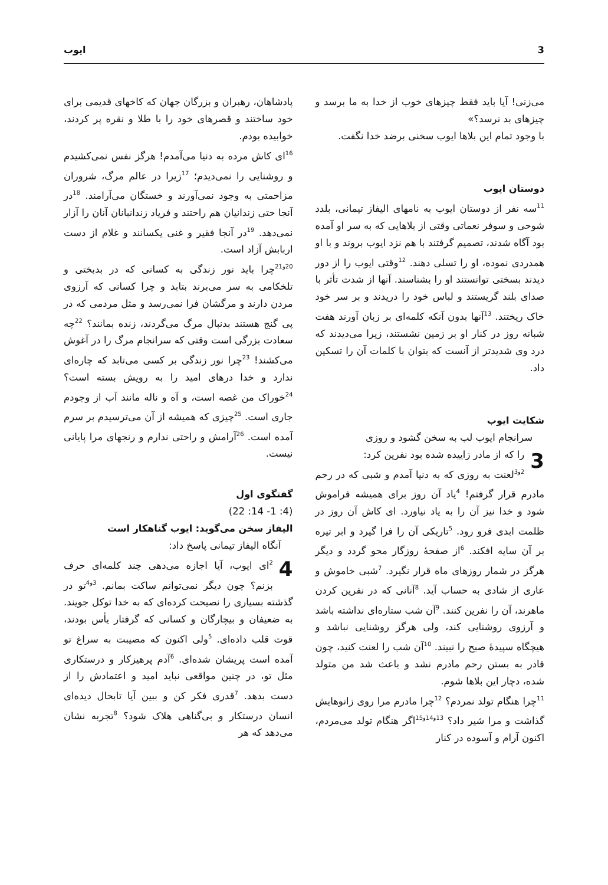3 ایوب
می‌زنی! آیا باید فقط چیزهای خوب از خدا به ما برسد و چیزهای بد نرسد؟»
با وجود تمام این بلاها ایوب سخنی برضد خدا نگفت.
دوستان ایوب
<sup>11</sup> سه نفر از دوستان ایوب به نامهای الیفاز تیمانی، بلدد شوحی و سوفر نعماتی وقتی از بلاهایی که به سر او آمده بود آگاه شدند، تصمیم گرفتند با هم نزد ایوب بروند و با او همدردی نموده، او را تسلی دهند. <sup>12</sup>وقتی ایوب را از دور دیدند بسختی توانستند او را بشناسند. آنها از شدت تأثر با صدای بلند گریستند و لباس خود را دریدند و بر سر خود خاک ریختند. <sup>13</sup>آنها بدون آنکه کلمه‌ای بر زبان آورند هفت شبانه روز در کنار او بر زمین نشستند، زیرا می‌دیدند که درد وی شدیدتر از آنست که بتوان با کلمات آن را تسکین داد.
شکایت ایوب
سرانجام ایوب لب به سخن گشود و روزی
3 را که از مادر زاییده شده بود نفرین کرد:
<sup>2و3</sup>لعنت به روزی که به دنیا آمدم و شبی که در رحم مادرم قرار گرفتم! <sup>4</sup>یاد آن روز برای همیشه فراموش شود و خدا نیز آن را به یاد نیاورد. ای کاش آن روز در ظلمت ابدی فرو رود. <sup>5</sup>تاریکی آن را فرا گیرد و ابر تیره بر آن سایه افکند. <sup>6</sup>از صفحهٔ روزگار محو گردد و دیگر هرگز در شمار روزهای ماه قرار نگیرد. <sup>7</sup>شبی خاموش و عاری از شادی به حساب آید. <sup>8</sup>آنانی که در نفرین کردن ماهرند، آن را نفرین کنند. <sup>9</sup>آن شب ستاره‌ای نداشته باشد و آرزوی روشنایی کند، ولی هرگز روشنایی نباشد و هیچگاه سپیدهٔ صبح را نبیند. <sup>10</sup>آن شب را لعنت کنید، چون قادر به بستن رحم مادرم نشد و باعث شد من متولد شده، دچار این بلاها شوم.
<sup>11</sup> چرا هنگام تولد نمردم؟ <sup>12</sup>چرا مادرم مرا روی زانوهایش گذاشت و مرا شیر داد؟ <sup>13و14و15</sup>اگر هنگام تولد می‌مردم، اکنون آرام و آسوده در کنار
پادشاهان، رهبران و بزرگان جهان که کاخهای قدیمی برای خود ساختند و قصرهای خود را با طلا و نقره پر کردند، خوابیده بودم.
<sup>16</sup> ای کاش مرده به دنیا می‌آمدم! هرگز نفس نمی‌کشیدم و روشنایی را نمی‌دیدم؛ <sup>17</sup>زیرا در عالم مرگ، شروران مزاحمتی به وجود نمی‌آورند و خستگان می‌آرامند. <sup>18</sup>در آنجا حتی زندانیان هم راحتند و فریاد زندانبانان آنان را آزار نمی‌دهد. <sup>19</sup>در آنجا فقیر و غنی یکسانند و غلام از دست اربابش آزاد است.
<sup>20و21</sup>چرا باید نور زندگی به کسانی که در بدبختی و تلخکامی به سر می‌برند بتابد و چرا کسانی که آرزوی مردن دارند و مرگشان فرا نمی‌رسد و مثل مردمی که در پی گنج هستند بدنبال مرگ می‌گردند، زنده بمانند؟ <sup>22</sup>چه سعادت بزرگی است وقتی که سرانجام مرگ را در آغوش می‌کشند! <sup>23</sup>چرا نور زندگی بر کسی می‌تابد که چاره‌ای ندارد و خدا درهای امید را به رویش بسته است؟ <sup>24</sup>خوراک من غصه است، و آه و ناله مانند آب از وجودم جاری است. <sup>25</sup>چیزی که همیشه از آن می‌ترسیدم بر سرم آمده است. <sup>26</sup>آرامش و راحتی ندارم و رنجهای مرا پایانی نیست.
گفتگوی اول
(4: 1- 14: 22)
الیفاز سخن می‌گوید: ایوب گناهکار است
آنگاه الیفاز تیمانی پاسخ داد:
4<sup>2</sup>ای ایوب، آیا اجازه می‌دهی چند کلمه‌ای حرف بزنم؟ چون دیگر نمی‌توانم ساکت بمانم. <sup>3و4</sup>تو در گذشته بسیاری را نصیحت کرده‌ای که به خدا توکل جویند. به ضعیفان و بیچارگان و کسانی که گرفتار یأس بودند، قوت قلب داده‌ای. <sup>5</sup>ولی اکنون که مصیبت به سراغ تو آمده است پریشان شده‌ای. <sup>6</sup>آدم پرهیزکار و درستکاری مثل تو، در چنین مواقعی نباید امید و اعتمادش را از دست بدهد. <sup>7</sup>قدری فکر کن و ببین آیا تابحال دیده‌ای انسان درستکار و بی‌گناهی هلاک شود؟ <sup>8</sup>تجربه نشان می‌دهد که هر